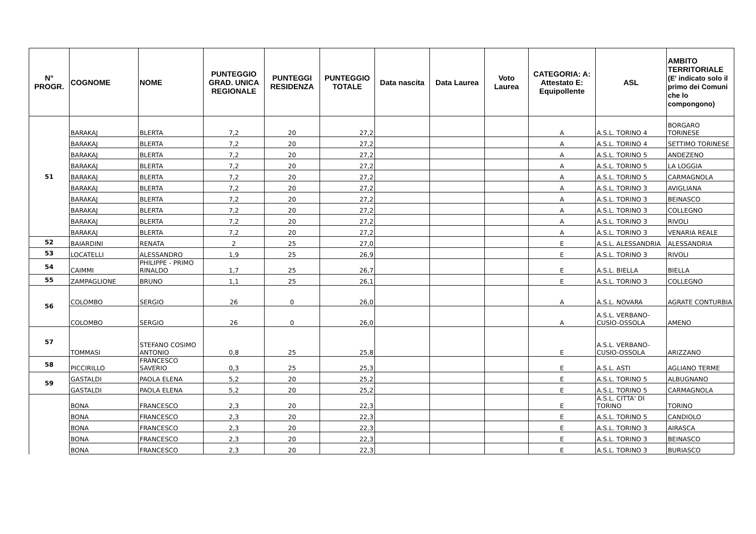| N° PROGR. | COGNOME | NOME | PUNTEGGIO GRAD. UNICA REGIONALE | PUNTEGGI RESIDENZA | PUNTEGGIO TOTALE | Data nascita | Data Laurea | Voto Laurea | CATEGORIA: A: Attestato E: Equipollente | ASL | AMBITO TERRITORIALE (E' indicato solo il primo dei Comuni che lo compongono) |
| --- | --- | --- | --- | --- | --- | --- | --- | --- | --- | --- | --- |
| 51 | BARAKAJ | BLERTA | 7,2 | 20 | 27,2 | | | | A | A.S.L. TORINO 4 | BORGARO TORINESE |
| | BARAKAJ | BLERTA | 7,2 | 20 | 27,2 | | | | A | A.S.L. TORINO 4 | SETTIMO TORINESE |
| | BARAKAJ | BLERTA | 7,2 | 20 | 27,2 | | | | A | A.S.L. TORINO 5 | ANDEZENO |
| | BARAKAJ | BLERTA | 7,2 | 20 | 27,2 | | | | A | A.S.L. TORINO 5 | LA LOGGIA |
| | BARAKAJ | BLERTA | 7,2 | 20 | 27,2 | | | | A | A.S.L. TORINO 5 | CARMAGNOLA |
| | BARAKAJ | BLERTA | 7,2 | 20 | 27,2 | | | | A | A.S.L. TORINO 3 | AVIGLIANA |
| | BARAKAJ | BLERTA | 7,2 | 20 | 27,2 | | | | A | A.S.L. TORINO 3 | BEINASCO |
| | BARAKAJ | BLERTA | 7,2 | 20 | 27,2 | | | | A | A.S.L. TORINO 3 | COLLEGNO |
| | BARAKAJ | BLERTA | 7,2 | 20 | 27,2 | | | | A | A.S.L. TORINO 3 | RIVOLI |
| | BARAKAJ | BLERTA | 7,2 | 20 | 27,2 | | | | A | A.S.L. TORINO 3 | VENARIA REALE |
| 52 | BAIARDINI | RENATA | 2 | 25 | 27,0 | | | | E | A.S.L. ALESSANDRIA | ALESSANDRIA |
| 53 | LOCATELLI | ALESSANDRO | 1,9 | 25 | 26,9 | | | | E | A.S.L. TORINO 3 | RIVOLI |
| 54 | CAIMMI | PHILIPPE - PRIMO RINALDO | 1,7 | 25 | 26,7 | | | | E | A.S.L. BIELLA | BIELLA |
| 55 | ZAMPAGLIONE | BRUNO | 1,1 | 25 | 26,1 | | | | E | A.S.L. TORINO 3 | COLLEGNO |
| 56 | COLOMBO | SERGIO | 26 | 0 | 26,0 | | | | A | A.S.L. NOVARA | AGRATE CONTURBIA |
| | COLOMBO | SERGIO | 26 | 0 | 26,0 | | | | A | A.S.L. VERBANO-CUSIO-OSSOLA | AMENO |
| 57 | TOMMASI | STEFANO COSIMO ANTONIO | 0,8 | 25 | 25,8 | | | | E | A.S.L. VERBANO-CUSIO-OSSOLA | ARIZZANO |
| 58 | PICCIRILLO | FRANCESCO SAVERIO | 0,3 | 25 | 25,3 | | | | E | A.S.L. ASTI | AGLIANO TERME |
| 59 | GASTALDI | PAOLA ELENA | 5,2 | 20 | 25,2 | | | | E | A.S.L. TORINO 5 | ALBUGNANO |
| | GASTALDI | PAOLA ELENA | 5,2 | 20 | 25,2 | | | | E | A.S.L. TORINO 5 | CARMAGNOLA |
| | BONA | FRANCESCO | 2,3 | 20 | 22,3 | | | | E | A.S.L. CITTA' DI TORINO | TORINO |
| | BONA | FRANCESCO | 2,3 | 20 | 22,3 | | | | E | A.S.L. TORINO 5 | CANDIOLO |
| | BONA | FRANCESCO | 2,3 | 20 | 22,3 | | | | E | A.S.L. TORINO 3 | AIRASCA |
| | BONA | FRANCESCO | 2,3 | 20 | 22,3 | | | | E | A.S.L. TORINO 3 | BEINASCO |
| | BONA | FRANCESCO | 2,3 | 20 | 22,3 | | | | E | A.S.L. TORINO 3 | BURIASCO |